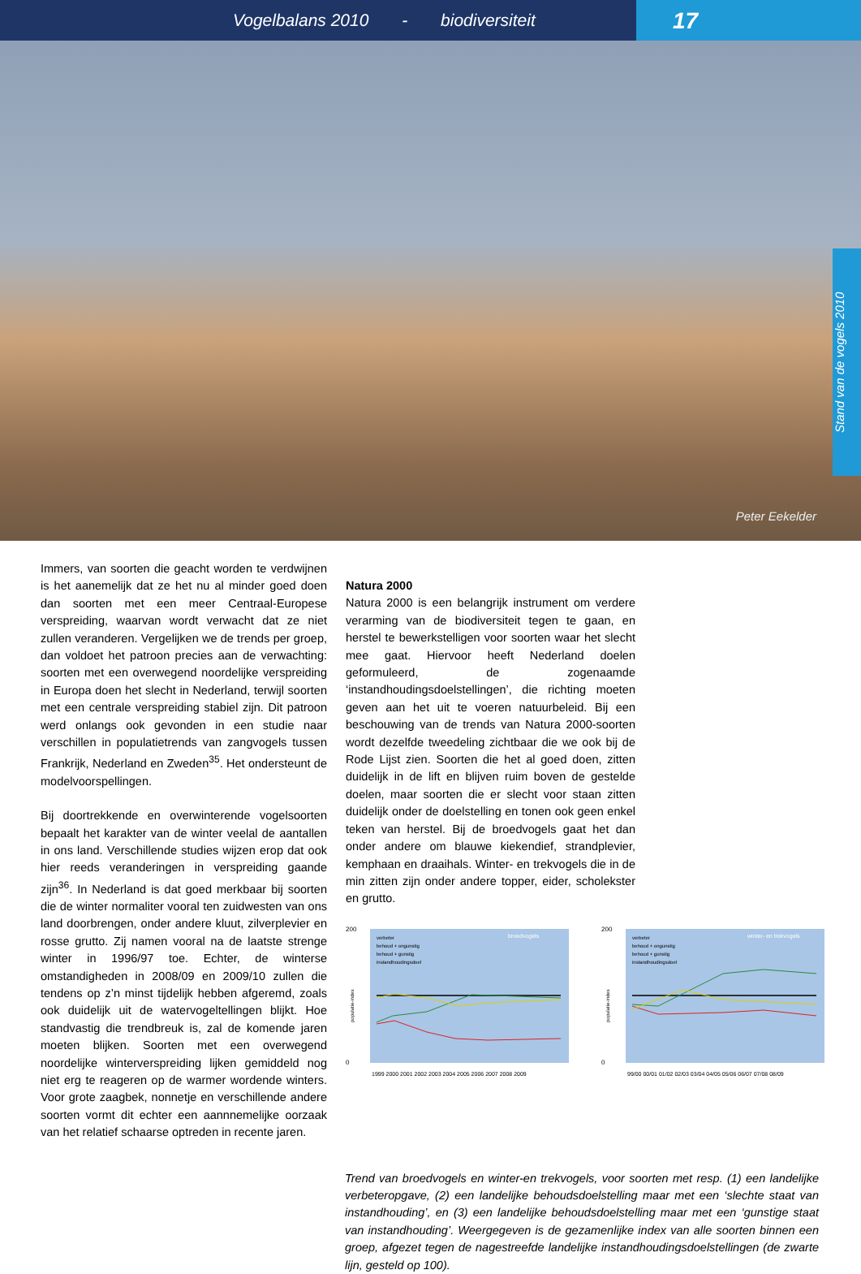Vogelbalans 2010 - biodiversiteit
17
Peter Eekelder
Stand van de vogels 2010
Immers, van soorten die geacht worden te verdwijnen is het aanemelijk dat ze het nu al minder goed doen dan soorten met een meer Centraal-Europese verspreiding, waarvan wordt verwacht dat ze niet zullen veranderen. Vergelijken we de trends per groep, dan voldoet het patroon precies aan de verwachting: soorten met een overwegend noordelijke verspreiding in Europa doen het slecht in Nederland, terwijl soorten met een centrale verspreiding stabiel zijn. Dit patroon werd onlangs ook gevonden in een studie naar verschillen in populatietrends van zangvogels tussen Frankrijk, Nederland en Zweden<sup>35</sup>. Het ondersteunt de modelvoorspellingen.
Bij doortrekkende en overwinterende vogelsoorten bepaalt het karakter van de winter veelal de aantallen in ons land. Verschillende studies wijzen erop dat ook hier reeds veranderingen in verspreiding gaande zijn<sup>36</sup>. In Nederland is dat goed merkbaar bij soorten die de winter normaliter vooral ten zuidwesten van ons land doorbrengen, onder andere kluut, zilverplevier en rosse grutto. Zij namen vooral na de laatste strenge winter in 1996/97 toe. Echter, de winterse omstandigheden in 2008/09 en 2009/10 zullen die tendens op z’n minst tijdelijk hebben afgeremd, zoals ook duidelijk uit de watervogeltellingen blijkt. Hoe standvastig die trendbreuk is, zal de komende jaren moeten blijken. Soorten met een overwegend noordelijke winterverspreiding lijken gemiddeld nog niet erg te reageren op de warmer wordende winters. Voor grote zaagbek, nonnetje en verschillende andere soorten vormt dit echter een aannnemelijke oorzaak van het relatief schaarse optreden in recente jaren.
Natura 2000
Natura 2000 is een belangrijk instrument om verdere verarming van de biodiversiteit tegen te gaan, en herstel te bewerkstelligen voor soorten waar het slecht mee gaat. Hiervoor heeft Nederland doelen geformuleerd, de zogenaamde ‘instandhoudingsdoelstellingen’, die richting moeten geven aan het uit te voeren natuurbeleid. Bij een beschouwing van de trends van Natura 2000-soorten wordt dezelfde tweedeling zichtbaar die we ook bij de Rode Lijst zien. Soorten die het al goed doen, zitten duidelijk in de lift en blijven ruim boven de gestelde doelen, maar soorten die er slecht voor staan zitten duidelijk onder de doelstelling en tonen ook geen enkel teken van herstel. Bij de broedvogels gaat het dan onder andere om blauwe kiekendief, strandplevier, kemphaan en draaihals. Winter- en trekvogels die in de min zitten zijn onder andere topper, eider, scholekster en grutto.
200
0
broedvogels
verbeter
behoud + ongunstig
behoud + gunstig
instandhoudingsdoel
populatie-index
1999 2000 2001 2002 2003 2004 2005 2006 2007 2008 2009
200
0
winter- en trekvogels
verbeter
behoud + ongunstig
behoud + gunstig
instandhoudingsdoel
populatie-index
99/00 00/01 01/02 02/03 03/04 04/05 05/06 06/07 07/08 08/09
Trend van broedvogels en winter-en trekvogels, voor soorten met resp. (1) een landelijke verbeteropgave, (2) een landelijke behoudsdoelstelling maar met een ‘slechte staat van instandhouding’, en (3) een landelijke behoudsdoelstelling maar met een ‘gunstige staat van instandhouding’. Weergegeven is de gezamenlijke index van alle soorten binnen een groep, afgezet tegen de nagestreefde landelijke instandhoudingsdoelstellingen (de zwarte lijn, gesteld op 100).